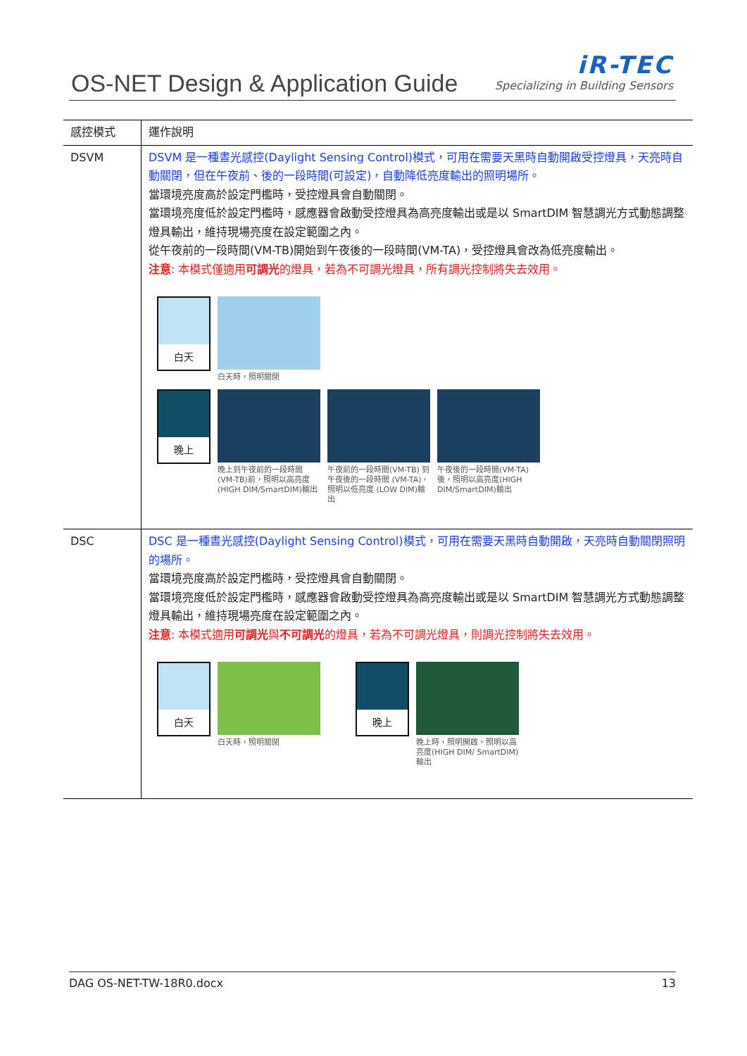OS-NET Design & Application Guide
iR-TEC
Specializing in Building Sensors
| 感控模式 | 運作說明 |
| --- | --- |
| DSVM | DSVM 是一種晝光感控(Daylight Sensing Control)模式，可用在需要天黑時自動開啟受控燈具，天亮時自動關閉，但在午夜前、後的一段時間(可設定)，自動降低亮度輸出的照明場所。 當環境亮度高於設定門檻時，受控燈具會自動關閉。 當環境亮度低於設定門檻時，感應器會啟動受控燈具為高亮度輸出或是以 SmartDIM 智慧調光方式動態調整燈具輸出，維持現場亮度在設定範圍之內。 從午夜前的一段時間(VM-TB)開始到午夜後的一段時間(VM-TA)，受控燈具會改為低亮度輸出。 注意 : 本模式僅適用 可調光 的燈具，若為不可調光燈具，所有調光控制將失去效用。 白天 白天時，照明關閉 晚上 晚上到午夜前的一段時間 (VM-TB)前，照明以高亮度 (HIGH DIM/SmartDIM)輸出 午夜前的一段時間(VM-TB) 到午夜後的一段時間 (VM-TA)，照明以低亮度 (LOW DIM)輸出 午夜後的一段時間(VM-TA) 後，照明以高亮度(HIGH DIM/SmartDIM)輸出 |
| DSC | DSC 是一種晝光感控(Daylight Sensing Control)模式，可用在需要天黑時自動開啟，天亮時自動關閉照明的場所。 當環境亮度高於設定門檻時，受控燈具會自動關閉。 當環境亮度低於設定門檻時，感應器會啟動受控燈具為高亮度輸出或是以 SmartDIM 智慧調光方式動態調整燈具輸出，維持現場亮度在設定範圍之內。 注意 : 本模式適用 可調光 與 不可調光 的燈具，若為不可調光燈具，則調光控制將失去效用。 白天 白天時，照明關閉 晚上 晚上時，照明開啟。照明以高亮度(HIGH DIM/ SmartDIM)輸出 |
DAG OS-NET-TW-18R0.docx 13